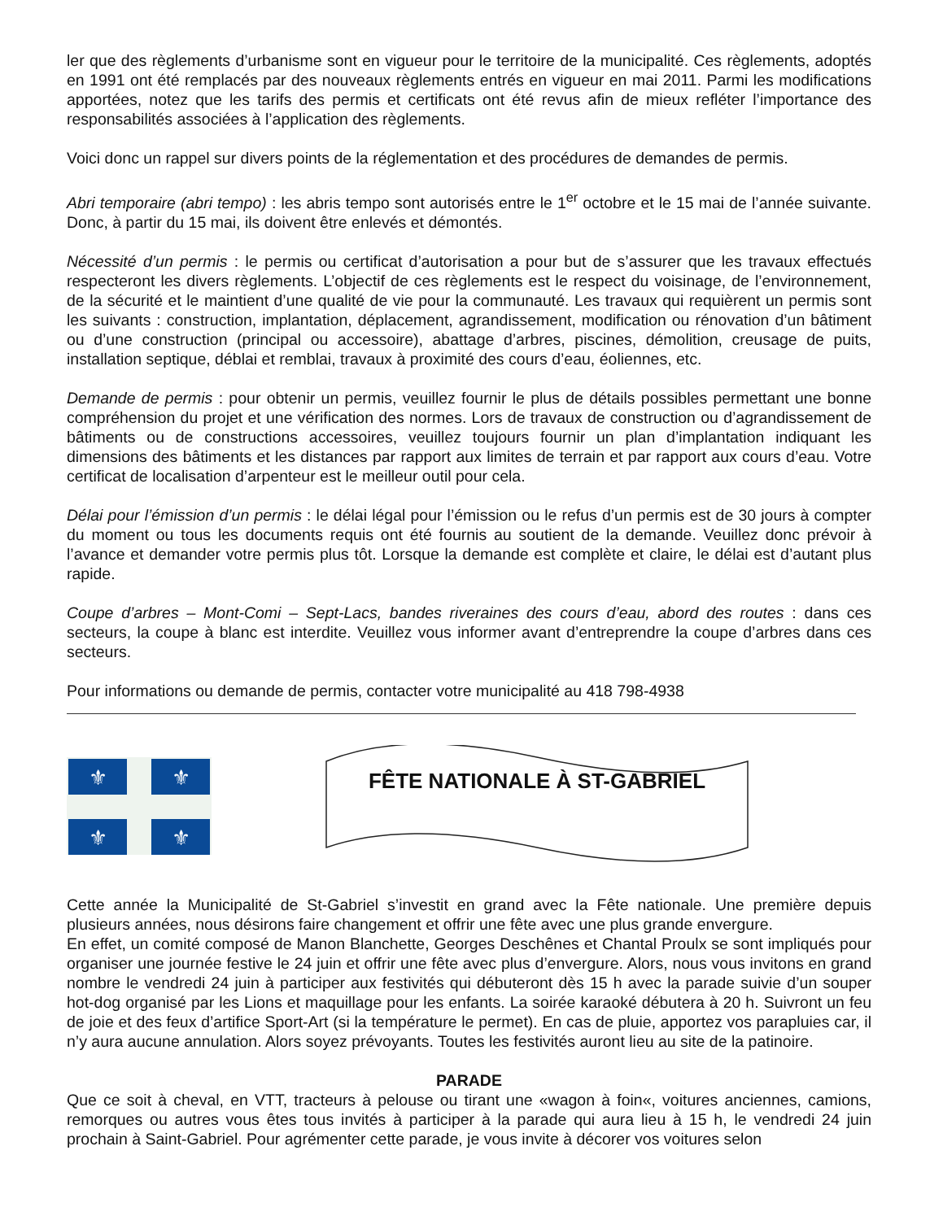ler que des règlements d’urbanisme sont en vigueur pour le territoire de la municipalité. Ces règlements, adoptés en 1991 ont été remplacés par des nouveaux règlements entrés en vigueur en mai 2011. Parmi les modifications apportées, notez que les tarifs des permis et certificats ont été revus afin de mieux refléter l’importance des responsabilités associées à l’application des règlements.
Voici donc un rappel sur divers points de la réglementation et des procédures de demandes de permis.
Abri temporaire (abri tempo) : les abris tempo sont autorisés entre le 1<sup>er</sup> octobre et le 15 mai de l’année suivante. Donc, à partir du 15 mai, ils doivent être enlevés et démontés.
Nécessité d’un permis : le permis ou certificat d’autorisation a pour but de s’assurer que les travaux effectués respecteront les divers règlements. L’objectif de ces règlements est le respect du voisinage, de l’environnement, de la sécurité et le maintient d’une qualité de vie pour la communauté. Les travaux qui requièrent un permis sont les suivants : construction, implantation, déplacement, agrandissement, modification ou rénovation d’un bâtiment ou d’une construction (principal ou accessoire), abattage d’arbres, piscines, démolition, creusage de puits, installation septique, déblai et remblai, travaux à proximité des cours d’eau, éoliennes, etc.
Demande de permis : pour obtenir un permis, veuillez fournir le plus de détails possibles permettant une bonne compréhension du projet et une vérification des normes. Lors de travaux de construction ou d’agrandissement de bâtiments ou de constructions accessoires, veuillez toujours fournir un plan d’implantation indiquant les dimensions des bâtiments et les distances par rapport aux limites de terrain et par rapport aux cours d’eau. Votre certificat de localisation d’arpenteur est le meilleur outil pour cela.
Délai pour l’émission d’un permis : le délai légal pour l’émission ou le refus d’un permis est de 30 jours à compter du moment ou tous les documents requis ont été fournis au soutient de la demande. Veuillez donc prévoir à l’avance et demander votre permis plus tôt. Lorsque la demande est complète et claire, le délai est d’autant plus rapide.
Coupe d’arbres – Mont-Comi – Sept-Lacs, bandes riveraines des cours d’eau, abord des routes : dans ces secteurs, la coupe à blanc est interdite. Veuillez vous informer avant d’entreprendre la coupe d’arbres dans ces secteurs.
Pour informations ou demande de permis, contacter votre municipalité au 418 798-4938
⚜
⚜
⚜
⚜
FÊTE NATIONALE À ST-GABRIEL
Cette année la Municipalité de St-Gabriel s’investit en grand avec la Fête nationale. Une première depuis plusieurs années, nous désirons faire changement et offrir une fête avec une plus grande envergure.
En effet, un comité composé de Manon Blanchette, Georges Deschênes et Chantal Proulx se sont impliqués pour organiser une journée festive le 24 juin et offrir une fête avec plus d’envergure. Alors, nous vous invitons en grand nombre le vendredi 24 juin à participer aux festivités qui débuteront dès 15 h avec la parade suivie d’un souper hot-dog organisé par les Lions et maquillage pour les enfants. La soirée karaoké débutera à 20 h. Suivront un feu de joie et des feux d’artifice Sport-Art (si la température le permet). En cas de pluie, apportez vos parapluies car, il n’y aura aucune annulation. Alors soyez prévoyants. Toutes les festivités auront lieu au site de la patinoire.
PARADE
Que ce soit à cheval, en VTT, tracteurs à pelouse ou tirant une «wagon à foin«, voitures anciennes, camions, remorques ou autres vous êtes tous invités à participer à la parade qui aura lieu à 15 h, le vendredi 24 juin prochain à Saint-Gabriel. Pour agrémenter cette parade, je vous invite à décorer vos voitures selon